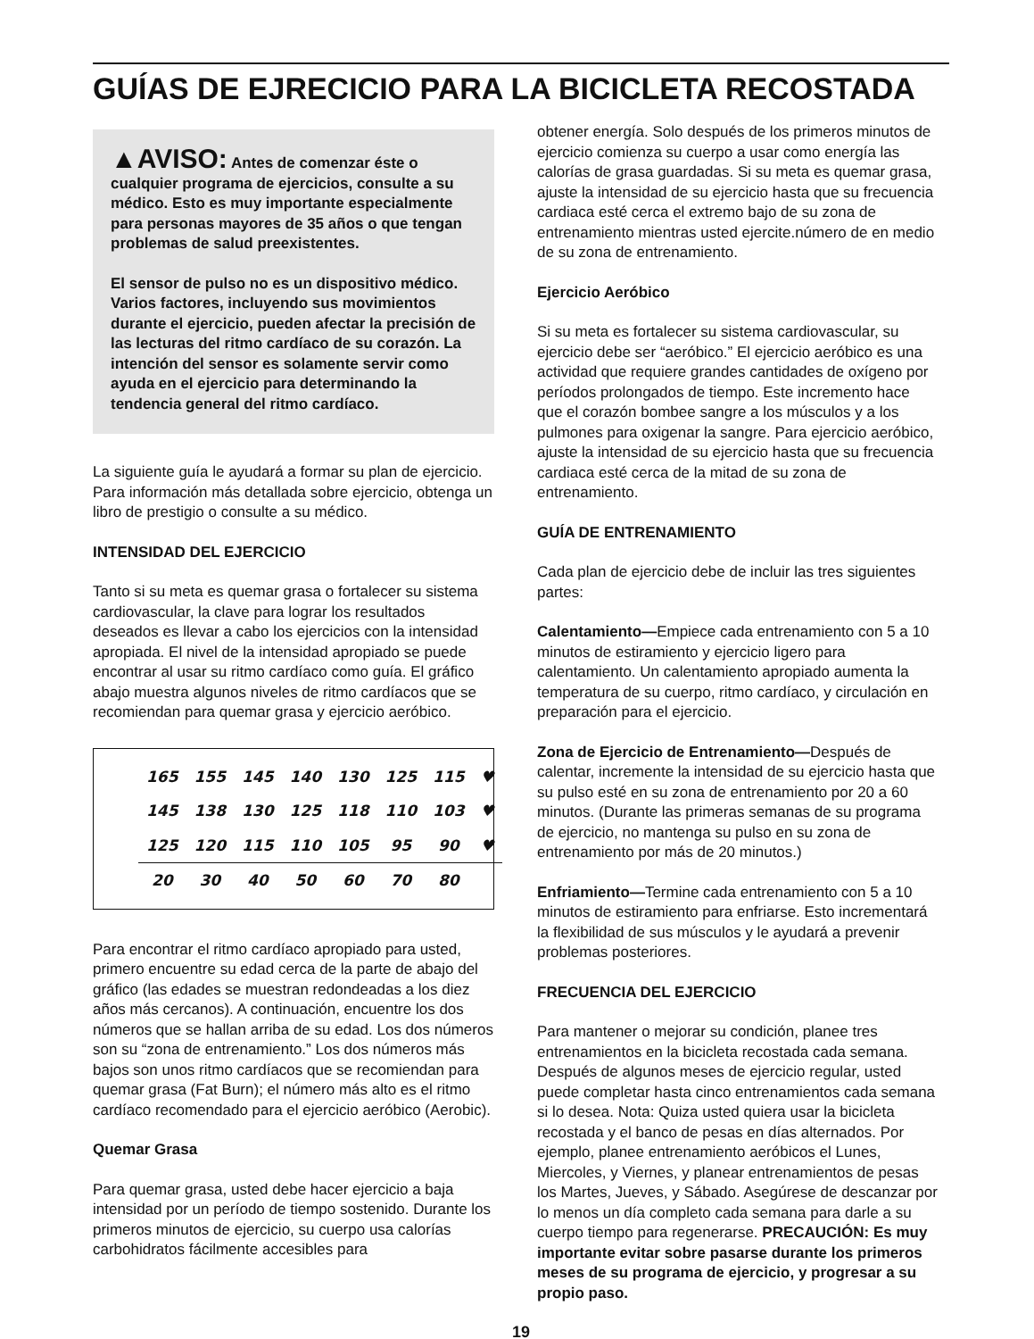GUÍAS DE EJRECICIO PARA LA BICICLETA RECOSTADA
▲AVISO: Antes de comenzar éste o cualquier programa de ejercicios, consulte a su médico. Esto es muy importante especialmente para personas mayores de 35 años o que tengan problemas de salud preexistentes.
El sensor de pulso no es un dispositivo médico. Varios factores, incluyendo sus movimientos durante el ejercicio, pueden afectar la precisión de las lecturas del ritmo cardíaco de su corazón. La intención del sensor es solamente servir como ayuda en el ejercicio para determinando la tendencia general del ritmo cardíaco.
La siguiente guía le ayudará a formar su plan de ejercicio. Para información más detallada sobre ejercicio, obtenga un libro de prestigio o consulte a su médico.
INTENSIDAD DEL EJERCICIO
Tanto si su meta es quemar grasa o fortalecer su sistema cardiovascular, la clave para lograr los resultados deseados es llevar a cabo los ejercicios con la intensidad apropiada. El nivel de la intensidad apropiado se puede encontrar al usar su ritmo cardíaco como guía. El gráfico abajo muestra algunos niveles de ritmo cardíacos que se recomiendan para quemar grasa y ejercicio aeróbico.
| 165 | 155 | 145 | 140 | 130 | 125 | 115 | ♥ |
| 145 | 138 | 130 | 125 | 118 | 110 | 103 | ♥ |
| 125 | 120 | 115 | 110 | 105 | 95 | 90 | ♥ |
| 20 | 30 | 40 | 50 | 60 | 70 | 80 | |
Para encontrar el ritmo cardíaco apropiado para usted, primero encuentre su edad cerca de la parte de abajo del gráfico (las edades se muestran redondeadas a los diez años más cercanos). A continuación, encuentre los dos números que se hallan arriba de su edad. Los dos números son su “zona de entrenamiento.” Los dos números más bajos son unos ritmo cardíacos que se recomiendan para quemar grasa (Fat Burn); el número más alto es el ritmo cardíaco recomendado para el ejercicio aeróbico (Aerobic).
Quemar Grasa
Para quemar grasa, usted debe hacer ejercicio a baja intensidad por un período de tiempo sostenido. Durante los primeros minutos de ejercicio, su cuerpo usa calorías carbohidratos fácilmente accesibles para
obtener energía. Solo después de los primeros minutos de ejercicio comienza su cuerpo a usar como energía las calorías de grasa guardadas. Si su meta es quemar grasa, ajuste la intensidad de su ejercicio hasta que su frecuencia cardiaca esté cerca el extremo bajo de su zona de entrenamiento mientras usted ejercite.número de en medio de su zona de entrenamiento.
Ejercicio Aeróbico
Si su meta es fortalecer su sistema cardiovascular, su ejercicio debe ser “aeróbico.” El ejercicio aeróbico es una actividad que requiere grandes cantidades de oxígeno por períodos prolongados de tiempo. Este incremento hace que el corazón bombee sangre a los músculos y a los pulmones para oxigenar la sangre. Para ejercicio aeróbico, ajuste la intensidad de su ejercicio hasta que su frecuencia cardiaca esté cerca de la mitad de su zona de entrenamiento.
GUÍA DE ENTRENAMIENTO
Cada plan de ejercicio debe de incluir las tres siguientes partes:
Calentamiento—Empiece cada entrenamiento con 5 a 10 minutos de estiramiento y ejercicio ligero para calentamiento. Un calentamiento apropiado aumenta la temperatura de su cuerpo, ritmo cardíaco, y circulación en preparación para el ejercicio.
Zona de Ejercicio de Entrenamiento—Después de calentar, incremente la intensidad de su ejercicio hasta que su pulso esté en su zona de entrenamiento por 20 a 60 minutos. (Durante las primeras semanas de su programa de ejercicio, no mantenga su pulso en su zona de entrenamiento por más de 20 minutos.)
Enfriamiento—Termine cada entrenamiento con 5 a 10 minutos de estiramiento para enfriarse. Esto incrementará la flexibilidad de sus músculos y le ayudará a prevenir problemas posteriores.
FRECUENCIA DEL EJERCICIO
Para mantener o mejorar su condición, planee tres entrenamientos en la bicicleta recostada cada semana. Después de algunos meses de ejercicio regular, usted puede completar hasta cinco entrenamientos cada semana si lo desea. Nota: Quiza usted quiera usar la bicicleta recostada y el banco de pesas en días alternados. Por ejemplo, planee entrenamiento aeróbicos el Lunes, Miercoles, y Viernes, y planear entrenamientos de pesas los Martes, Jueves, y Sábado. Asegúrese de descanzar por lo menos un día completo cada semana para darle a su cuerpo tiempo para regenerarse. PRECAUCIÓN: Es muy importante evitar sobre pasarse durante los primeros meses de su programa de ejercicio, y progresar a su propio paso.
19